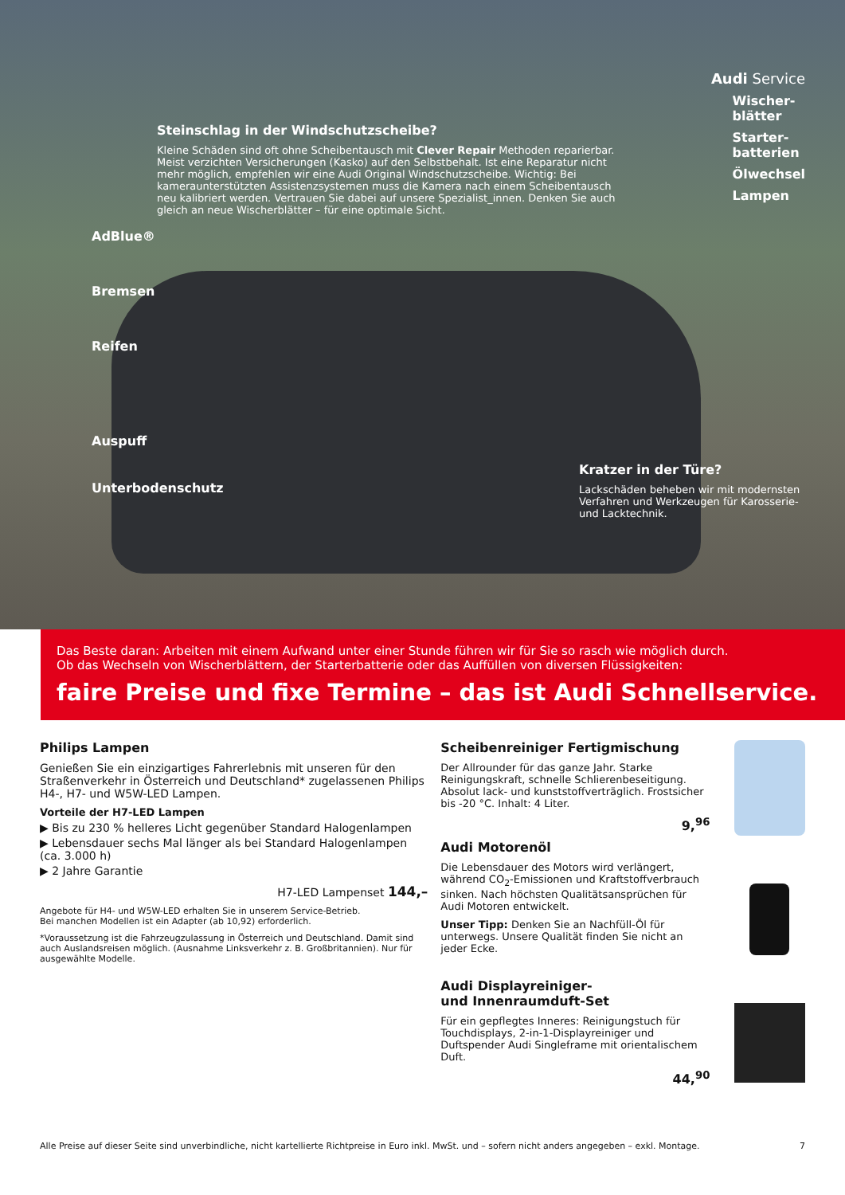Audi Service
Steinschlag in der Windschutzscheibe?
Kleine Schäden sind oft ohne Scheibentausch mit Clever Repair Methoden reparierbar. Meist verzichten Versicherungen (Kasko) auf den Selbstbehalt. Ist eine Reparatur nicht mehr möglich, empfehlen wir eine Audi Original Windschutzscheibe. Wichtig: Bei kameraunterstützten Assistenzsystemen muss die Kamera nach einem Scheibentausch neu kalibriert werden. Vertrauen Sie dabei auf unsere Spezialist_innen. Denken Sie auch gleich an neue Wischerblätter – für eine optimale Sicht.
AdBlue®
Bremsen
Reifen
Auspuff
Unterbodenschutz
Wischer-
blätter
Starter-
batterien
Ölwechsel
Lampen
Kratzer in der Türe?
Lackschäden beheben wir mit modernsten Verfahren und Werkzeugen für Karosserie- und Lacktechnik.
Das Beste daran: Arbeiten mit einem Aufwand unter einer Stunde führen wir für Sie so rasch wie möglich durch.
Ob das Wechseln von Wischerblättern, der Starterbatterie oder das Auffüllen von diversen Flüssigkeiten:
faire Preise und fixe Termine – das ist Audi Schnellservice.
Philips Lampen
Genießen Sie ein einzigartiges Fahrerlebnis mit unseren für den Straßenverkehr in Österreich und Deutschland* zugelassenen Philips H4-, H7- und W5W-LED Lampen.
Vorteile der H7-LED Lampen
▶ Bis zu 230 % helleres Licht gegenüber Standard Halogenlampen
▶ Lebensdauer sechs Mal länger als bei Standard Halogenlampen (ca. 3.000 h)
▶ 2 Jahre Garantie
H7-LED Lampenset 144,–
Angebote für H4- und W5W-LED erhalten Sie in unserem Service-Betrieb.
Bei manchen Modellen ist ein Adapter (ab 10,92) erforderlich.
*Voraussetzung ist die Fahrzeugzulassung in Österreich und Deutschland. Damit sind auch Auslandsreisen möglich. (Ausnahme Linksverkehr z. B. Großbritannien). Nur für ausgewählte Modelle.
Scheibenreiniger Fertigmischung
Der Allrounder für das ganze Jahr. Starke Reinigungskraft, schnelle Schlierenbeseitigung. Absolut lack- und kunststoffverträglich. Frostsicher bis -20 °C. Inhalt: 4 Liter.
9,<sup>96</sup>
Audi Motorenöl
Die Lebensdauer des Motors wird verlängert, während CO<sub>2</sub>-Emissionen und Kraftstoffverbrauch sinken. Nach höchsten Qualitätsansprüchen für Audi Motoren entwickelt.
Unser Tipp: Denken Sie an Nachfüll-Öl für unterwegs. Unsere Qualität finden Sie nicht an jeder Ecke.
Audi Displayreiniger-
und Innenraumduft-Set
Für ein gepflegtes Inneres: Reinigungstuch für Touchdisplays, 2-in-1-Displayreiniger und Duftspender Audi Singleframe mit orientalischem Duft.
44,<sup>90</sup>
Alle Preise auf dieser Seite sind unverbindliche, nicht kartellierte Richtpreise in Euro inkl. MwSt. und – sofern nicht anders angegeben – exkl. Montage. 7